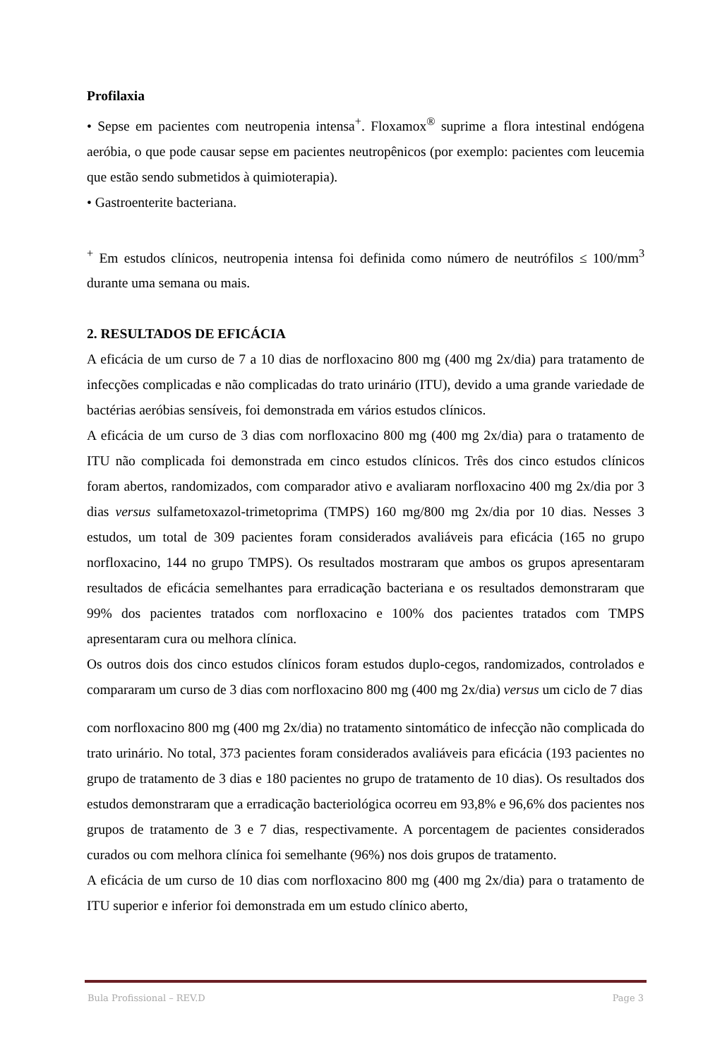Profilaxia
• Sepse em pacientes com neutropenia intensa<sup>+</sup>. Floxamox<sup>®</sup> suprime a flora intestinal endógena aeróbia, o que pode causar sepse em pacientes neutropênicos (por exemplo: pacientes com leucemia que estão sendo submetidos à quimioterapia).
• Gastroenterite bacteriana.
<sup>+</sup> Em estudos clínicos, neutropenia intensa foi definida como número de neutrófilos ≤ 100/mm<sup>3</sup> durante uma semana ou mais.
2. RESULTADOS DE EFICÁCIA
A eficácia de um curso de 7 a 10 dias de norfloxacino 800 mg (400 mg 2x/dia) para tratamento de infecções complicadas e não complicadas do trato urinário (ITU), devido a uma grande variedade de bactérias aeróbias sensíveis, foi demonstrada em vários estudos clínicos.
A eficácia de um curso de 3 dias com norfloxacino 800 mg (400 mg 2x/dia) para o tratamento de ITU não complicada foi demonstrada em cinco estudos clínicos. Três dos cinco estudos clínicos foram abertos, randomizados, com comparador ativo e avaliaram norfloxacino 400 mg 2x/dia por 3 dias versus sulfametoxazol-trimetoprima (TMPS) 160 mg/800 mg 2x/dia por 10 dias. Nesses 3 estudos, um total de 309 pacientes foram considerados avaliáveis para eficácia (165 no grupo norfloxacino, 144 no grupo TMPS). Os resultados mostraram que ambos os grupos apresentaram resultados de eficácia semelhantes para erradicação bacteriana e os resultados demonstraram que 99% dos pacientes tratados com norfloxacino e 100% dos pacientes tratados com TMPS apresentaram cura ou melhora clínica.
Os outros dois dos cinco estudos clínicos foram estudos duplo-cegos, randomizados, controlados e compararam um curso de 3 dias com norfloxacino 800 mg (400 mg 2x/dia) versus um ciclo de 7 dias
com norfloxacino 800 mg (400 mg 2x/dia) no tratamento sintomático de infecção não complicada do trato urinário. No total, 373 pacientes foram considerados avaliáveis para eficácia (193 pacientes no grupo de tratamento de 3 dias e 180 pacientes no grupo de tratamento de 10 dias). Os resultados dos estudos demonstraram que a erradicação bacteriológica ocorreu em 93,8% e 96,6% dos pacientes nos grupos de tratamento de 3 e 7 dias, respectivamente. A porcentagem de pacientes considerados curados ou com melhora clínica foi semelhante (96%) nos dois grupos de tratamento.
A eficácia de um curso de 10 dias com norfloxacino 800 mg (400 mg 2x/dia) para o tratamento de ITU superior e inferior foi demonstrada em um estudo clínico aberto,
Bula Profissional – REV.D Page 3